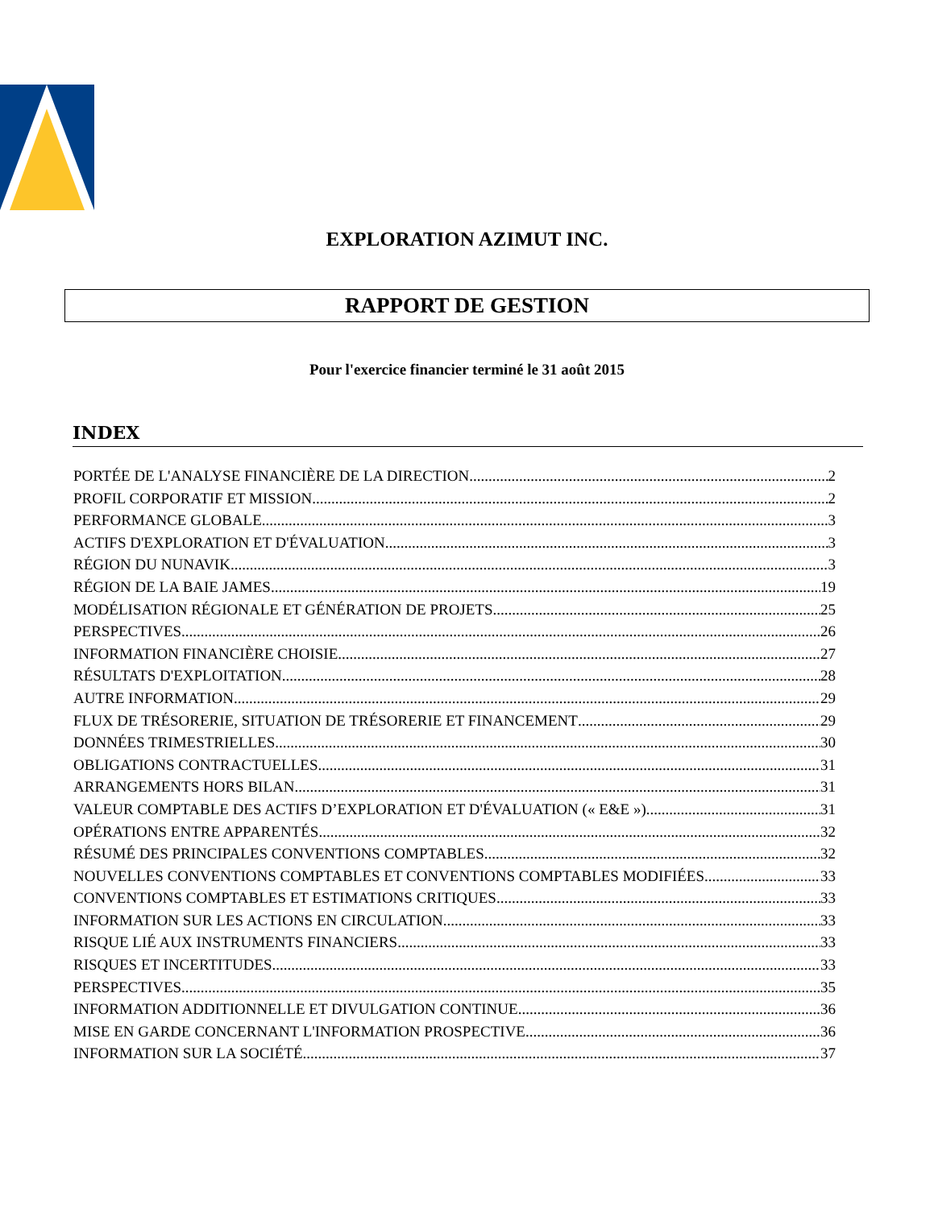EXPLORATION AZIMUT INC.
RAPPORT DE GESTION
Pour l'exercice financier terminé le 31 août 2015
INDEX
PORTÉE DE L'ANALYSE FINANCIÈRE DE LA DIRECTION 2
PROFIL CORPORATIF ET MISSION 2
PERFORMANCE GLOBALE 3
ACTIFS D'EXPLORATION ET D'ÉVALUATION 3
RÉGION DU NUNAVIK 3
RÉGION DE LA BAIE JAMES 19
MODÉLISATION RÉGIONALE ET GÉNÉRATION DE PROJETS 25
PERSPECTIVES 26
INFORMATION FINANCIÈRE CHOISIE 27
RÉSULTATS D'EXPLOITATION 28
AUTRE INFORMATION 29
FLUX DE TRÉSORERIE, SITUATION DE TRÉSORERIE ET FINANCEMENT 29
DONNÉES TRIMESTRIELLES 30
OBLIGATIONS CONTRACTUELLES 31
ARRANGEMENTS HORS BILAN 31
VALEUR COMPTABLE DES ACTIFS D’EXPLORATION ET D'ÉVALUATION (« E&E ») 31
OPÉRATIONS ENTRE APPARENTÉS 32
RÉSUMÉ DES PRINCIPALES CONVENTIONS COMPTABLES 32
NOUVELLES CONVENTIONS COMPTABLES ET CONVENTIONS COMPTABLES MODIFIÉES 33
CONVENTIONS COMPTABLES ET ESTIMATIONS CRITIQUES 33
INFORMATION SUR LES ACTIONS EN CIRCULATION 33
RISQUE LIÉ AUX INSTRUMENTS FINANCIERS 33
RISQUES ET INCERTITUDES 33
PERSPECTIVES 35
INFORMATION ADDITIONNELLE ET DIVULGATION CONTINUE 36
MISE EN GARDE CONCERNANT L'INFORMATION PROSPECTIVE 36
INFORMATION SUR LA SOCIÉTÉ 37